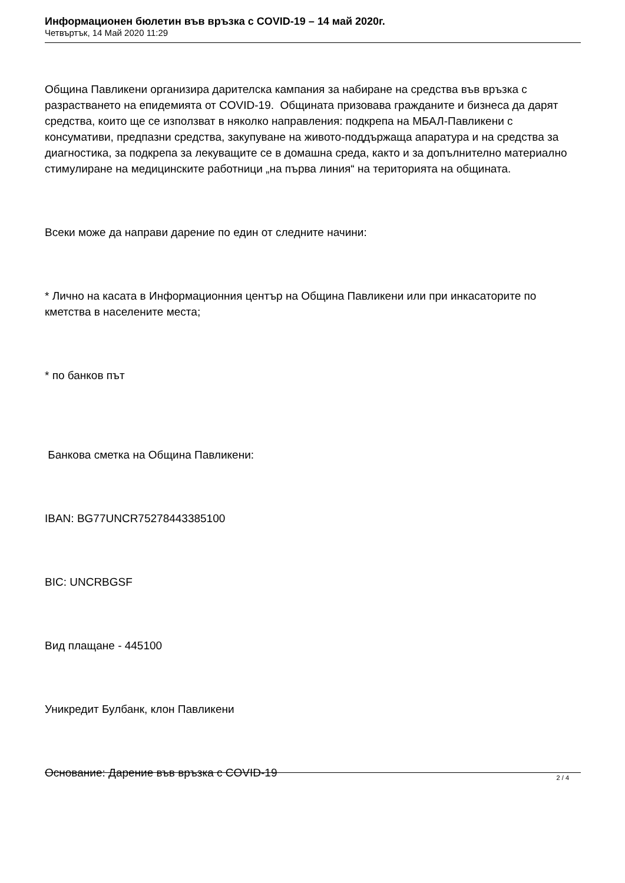Информационен бюлетин във връзка с COVID-19 – 14 май 2020г.
Четвъртък, 14 Май 2020 11:29
Община Павликени организира дарителска кампания за набиране на средства във връзка с разрастването на епидемията от COVID-19. Общината призовава гражданите и бизнеса да дарят средства, които ще се използват в няколко направления: подкрепа на МБАЛ-Павликени с консумативи, предпазни средства, закупуване на живото-поддържаща апаратура и на средства за диагностика, за подкрепа за лекуващите се в домашна среда, както и за допълнително материално стимулиране на медицинските работници „на първа линия“ на територията на общината.
Всеки може да направи дарение по един от следните начини:
* Лично на касата в Информационния център на Община Павликени или при инкасаторите по кметства в населените места;
* по банков път
Банкова сметка на Община Павликени:
IBAN: BG77UNCR75278443385100
BIC: UNCRBGSF
Вид плащане - 445100
Уникредит Булбанк, клон Павликени
Основание: Дарение във връзка с COVID-19
2 / 4